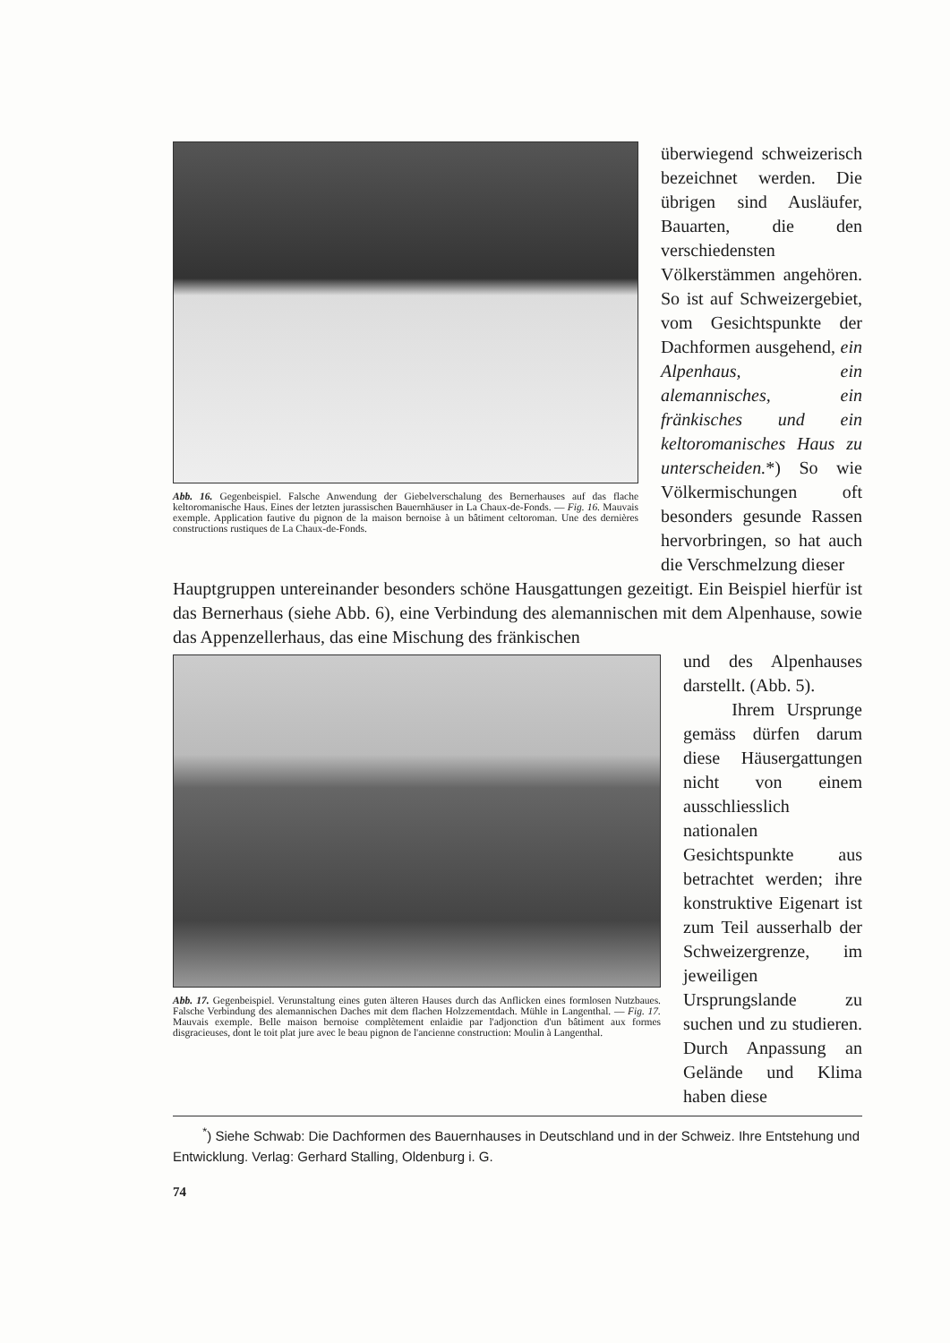Abb. 16. Gegenbeispiel. Falsche Anwendung der Giebelverschalung des Bernerhauses auf das flache keltoromanische Haus. Eines der letzten jurassischen Bauernhäuser in La Chaux-de-Fonds. — Fig. 16. Mauvais exemple. Application fautive du pignon de la maison bernoise à un bâtiment celtoroman. Une des dernières constructions rustiques de La Chaux-de-Fonds.
überwiegend schweizerisch bezeichnet werden. Die übrigen sind Ausläufer, Bauarten, die den verschiedensten Völkerstämmen angehören. So ist auf Schweizergebiet, vom Gesichtspunkte der Dachformen ausgehend, ein Alpenhaus, ein alemannisches, ein fränkisches und ein keltoromanisches Haus zu unterscheiden.*) So wie Völkermischungen oft besonders gesunde Rassen hervorbringen, so hat auch die Verschmelzung dieser
Hauptgruppen untereinander besonders schöne Hausgattungen gezeitigt. Ein Beispiel hierfür ist das Bernerhaus (siehe Abb. 6), eine Verbindung des alemannischen mit dem Alpenhause, sowie das Appenzellerhaus, das eine Mischung des fränkischen
Abb. 17. Gegenbeispiel. Verunstaltung eines guten älteren Hauses durch das Anflicken eines formlosen Nutzbaues. Falsche Verbindung des alemannischen Daches mit dem flachen Holzzementdach. Mühle in Langenthal. — Fig. 17. Mauvais exemple. Belle maison bernoise complètement enlaidie par l'adjonction d'un bâtiment aux formes disgracieuses, dont le toit plat jure avec le beau pignon de l'ancienne construction: Moulin à Langenthal.
und des Alpenhauses darstellt. (Abb. 5).
Ihrem Ursprunge gemäss dürfen darum diese Häusergattungen nicht von einem ausschliesslich nationalen Gesichtspunkte aus betrachtet werden; ihre konstruktive Eigenart ist zum Teil ausserhalb der Schweizergrenze, im jeweiligen Ursprungslande zu suchen und zu studieren. Durch Anpassung an Gelände und Klima haben diese
<sup>*</sup>) Siehe Schwab: Die Dachformen des Bauernhauses in Deutschland und in der Schweiz. Ihre Entstehung und Entwicklung. Verlag: Gerhard Stalling, Oldenburg i. G.
74